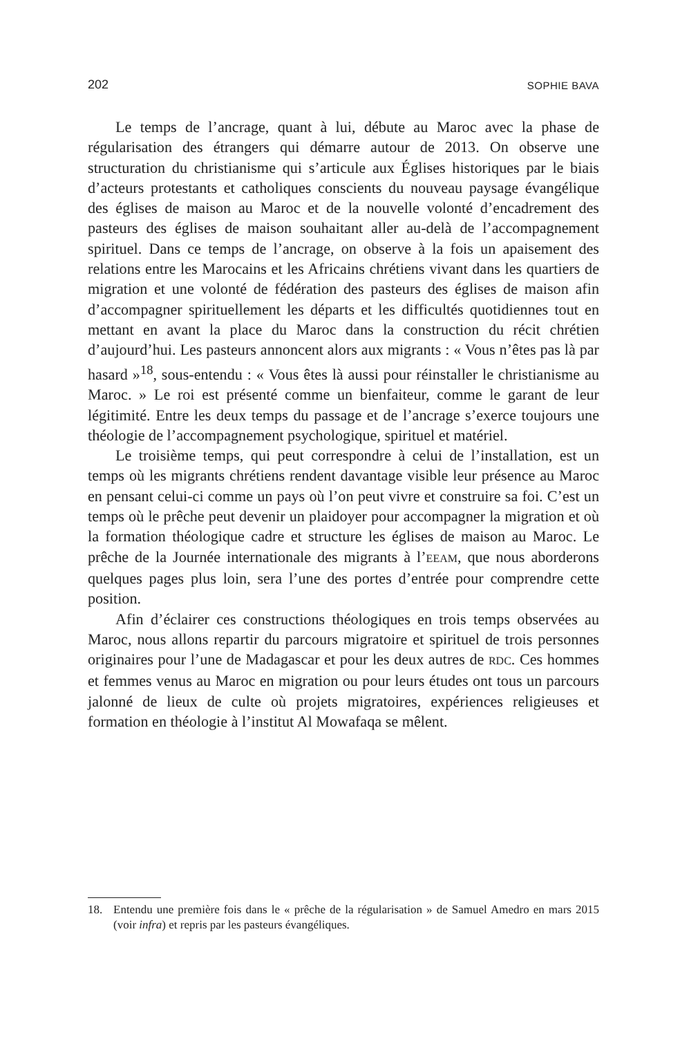202 SOPHIE BAVA
Le temps de l’ancrage, quant à lui, débute au Maroc avec la phase de régularisation des étrangers qui démarre autour de 2013. On observe une structuration du christianisme qui s’articule aux Églises historiques par le biais d’acteurs protestants et catholiques conscients du nouveau paysage évangélique des églises de maison au Maroc et de la nouvelle volonté d’encadrement des pasteurs des églises de maison souhaitant aller au-delà de l’accompagnement spirituel. Dans ce temps de l’ancrage, on observe à la fois un apaisement des relations entre les Marocains et les Africains chrétiens vivant dans les quartiers de migration et une volonté de fédération des pasteurs des églises de maison afin d’accompagner spirituellement les départs et les difficultés quotidiennes tout en mettant en avant la place du Maroc dans la construction du récit chrétien d’aujourd’hui. Les pasteurs annoncent alors aux migrants : « Vous n’êtes pas là par hasard »<sup>18</sup>, sous-entendu : « Vous êtes là aussi pour réinstaller le christianisme au Maroc. » Le roi est présenté comme un bienfaiteur, comme le garant de leur légitimité. Entre les deux temps du passage et de l’ancrage s’exerce toujours une théologie de l’accompagnement psychologique, spirituel et matériel.
Le troisième temps, qui peut correspondre à celui de l’installation, est un temps où les migrants chrétiens rendent davantage visible leur présence au Maroc en pensant celui-ci comme un pays où l’on peut vivre et construire sa foi. C’est un temps où le prêche peut devenir un plaidoyer pour accompagner la migration et où la formation théologique cadre et structure les églises de maison au Maroc. Le prêche de la Journée internationale des migrants à l’EEAM, que nous aborderons quelques pages plus loin, sera l’une des portes d’entrée pour comprendre cette position.
Afin d’éclairer ces constructions théologiques en trois temps observées au Maroc, nous allons repartir du parcours migratoire et spirituel de trois personnes originaires pour l’une de Madagascar et pour les deux autres de RDC. Ces hommes et femmes venus au Maroc en migration ou pour leurs études ont tous un parcours jalonné de lieux de culte où projets migratoires, expériences religieuses et formation en théologie à l’institut Al Mowafaqa se mêlent.
18. Entendu une première fois dans le « prêche de la régularisation » de Samuel Amedro en mars 2015 (voir infra) et repris par les pasteurs évangéliques.